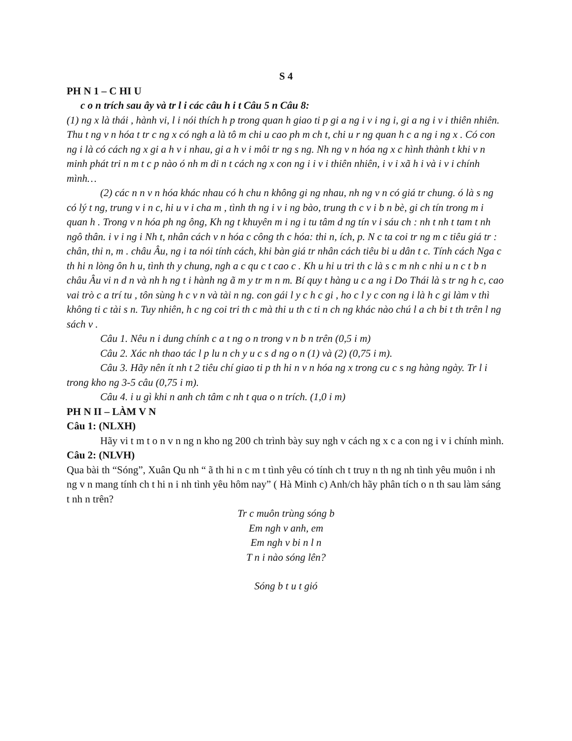S 4
PH N 1 – C HI U
c o n trích sau ây và tr l i các câu h i t Câu 5 n Câu 8:
(1) ng x là thái , hành vi, l i nói thích h p trong quan h giao ti p gi a ng i v i ng i, gi a ng i v i thiên nhiên. Thu t ng v n hóa t tr c ng x có ngh a là tô m chi u cao ph m ch t, chi u r ng quan h c a ng i ng x . Có con ng i là có cách ng x gi a h v i nhau, gi a h v i môi tr ng s ng. Nh ng v n hóa ng x c hình thành t khi v n minh phát tri n m t c p nào ó nh m di n t cách ng x con ng i i v i thiên nhiên, i v i xã h i và i v i chính mình…
(2) các n n v n hóa khác nhau có h chu n không gi ng nhau, nh ng v n có giá tr chung. ó là s ng có lý t ng, trung v i n c, hi u v i cha m , tình th ng i v i ng bào, trung th c v i b n bè, gi ch tín trong m i quan h . Trong v n hóa ph ng ông, Kh ng t khuyên m i ng i tu tâm d ng tín v i sáu ch : nh t nh t tam t nh ngô thân. i v i ng i Nh t, nhân cách v n hóa c công th c hóa: thi n, ích, p. N c ta coi tr ng m c tiêu giá tr : chân, thi n, m . châu Âu, ng i ta nói tính cách, khi bàn giá tr nhân cách tiêu bi u dân t c. Tính cách Nga c th hi n lòng ôn h u, tình th y chung, ngh a c qu c t cao c . Kh u hi u tri th c là s c m nh c nhi u n c t b n châu Âu vi n d n và nh h ng t i hành ng ã m y tr m n m. Bí quy t hàng u c a ng i Do Thái là s tr ng h c, cao vai trò c a trí tu , tôn sùng h c v n và tài n ng. con gái l y c h c gi , ho c l y c con ng i là h c gi làm v thì không ti c tài s n. Tuy nhiên, h c ng coi tri th c mà thi u th c ti n ch ng khác nào chú l a ch bi t th trên l ng sách v .
Câu 1. Nêu n i dung chính c a t ng o n trong v n b n trên (0,5 i m)
Câu 2. Xác nh thao tác l p lu n ch y u c s d ng o n (1) và (2) (0,75 i m).
Câu 3. Hãy nên ít nh t 2 tiêu chí giao ti p th hi n v n hóa ng x trong cu c s ng hàng ngày. Tr l i trong kho ng 3-5 câu (0,75 i m).
Câu 4. i u gì khi n anh ch tâm c nh t qua o n trích. (1,0 i m)
PH N II – LÀM V N
Câu 1: (NLXH)
Hãy vi t m t o n v n ng n kho ng 200 ch trình bày suy ngh v cách ng x c a con ng i v i chính mình.
Câu 2: (NLVH)
Qua bài th “Sóng”, Xuân Qu nh “ ã th hi n c m t tình yêu có tính ch t truy n th ng nh tình yêu muôn i nh ng v n mang tính ch t hi n i nh tình yêu hôm nay” ( Hà Minh c) Anh/ch hãy phân tích o n th sau làm sáng t nh n trên?
Tr c muôn trùng sóng b
Em ngh v anh, em
Em ngh v bi n l n
T n i nào sóng lên?
Sóng b t u t gió